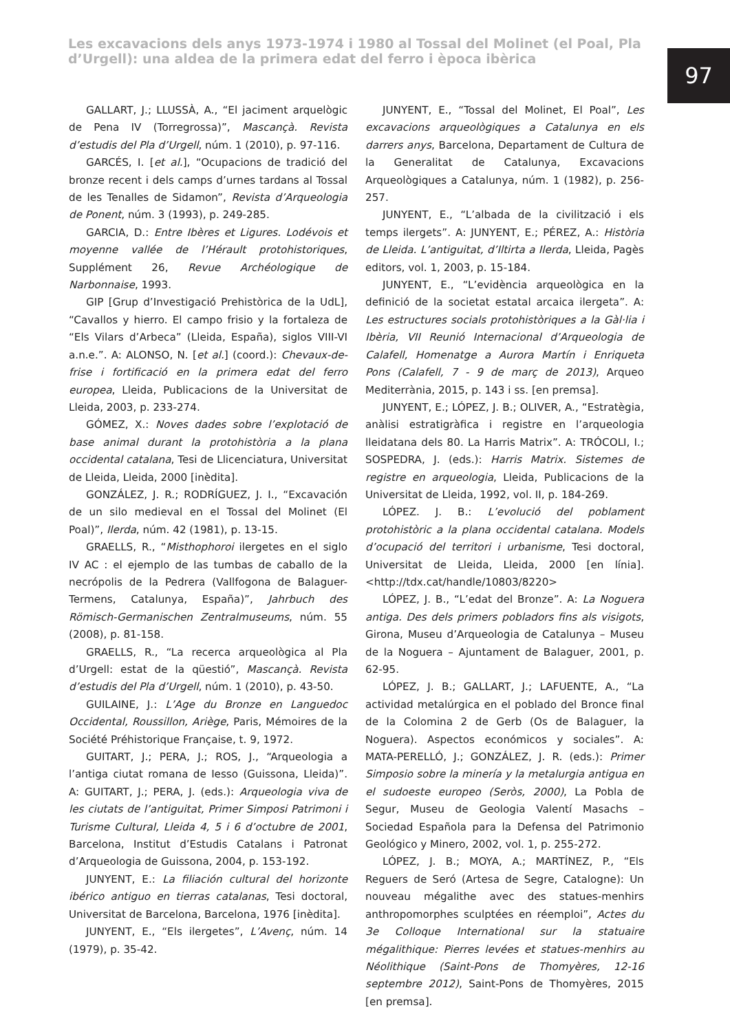Les excavacions dels anys 1973-1974 i 1980 al Tossal del Molinet (el Poal, Pla d’Urgell): una aldea de la primera edat del ferro i època ibèrica
97
GALLART, J.; LLUSSÀ, A., “El jaciment arquelògic de Pena IV (Torregrossa)”, Mascançà. Revista d’estudis del Pla d’Urgell, núm. 1 (2010), p. 97-116.
GARCÉS, I. [et al.], “Ocupacions de tradició del bronze recent i dels camps d’urnes tardans al Tossal de les Tenalles de Sidamon”, Revista d’Arqueologia de Ponent, núm. 3 (1993), p. 249-285.
GARCIA, D.: Entre Ibères et Ligures. Lodévois et moyenne vallée de l’Hérault protohistoriques, Supplément 26, Revue Archéologique de Narbonnaise, 1993.
GIP [Grup d’Investigació Prehistòrica de la UdL], “Cavallos y hierro. El campo frisio y la fortaleza de “Els Vilars d’Arbeca” (Lleida, España), siglos VIII-VI a.n.e.”. A: ALONSO, N. [et al.] (coord.): Chevaux-de-frise i fortificació en la primera edat del ferro europea, Lleida, Publicacions de la Universitat de Lleida, 2003, p. 233-274.
GÓMEZ, X.: Noves dades sobre l’explotació de base animal durant la protohistòria a la plana occidental catalana, Tesi de Llicenciatura, Universitat de Lleida, Lleida, 2000 [inèdita].
GONZÁLEZ, J. R.; RODRÍGUEZ, J. I., “Excavación de un silo medieval en el Tossal del Molinet (El Poal)”, Ilerda, núm. 42 (1981), p. 13-15.
GRAELLS, R., “Misthophoroi ilergetes en el siglo IV AC : el ejemplo de las tumbas de caballo de la necrópolis de la Pedrera (Vallfogona de Balaguer-Termens, Catalunya, España)”, Jahrbuch des Römisch-Germanischen Zentralmuseums, núm. 55 (2008), p. 81-158.
GRAELLS, R., “La recerca arqueològica al Pla d’Urgell: estat de la qüestió”, Mascançà. Revista d’estudis del Pla d’Urgell, núm. 1 (2010), p. 43-50.
GUILAINE, J.: L’Age du Bronze en Languedoc Occidental, Roussillon, Ariège, Paris, Mémoires de la Société Préhistorique Française, t. 9, 1972.
GUITART, J.; PERA, J.; ROS, J., “Arqueologia a l’antiga ciutat romana de Iesso (Guissona, Lleida)”. A: GUITART, J.; PERA, J. (eds.): Arqueologia viva de les ciutats de l’antiguitat, Primer Simposi Patrimoni i Turisme Cultural, Lleida 4, 5 i 6 d’octubre de 2001, Barcelona, Institut d’Estudis Catalans i Patronat d’Arqueologia de Guissona, 2004, p. 153-192.
JUNYENT, E.: La filiación cultural del horizonte ibérico antiguo en tierras catalanas, Tesi doctoral, Universitat de Barcelona, Barcelona, 1976 [inèdita].
JUNYENT, E., “Els ilergetes”, L’Avenç, núm. 14 (1979), p. 35-42.
JUNYENT, E., “Tossal del Molinet, El Poal”, Les excavacions arqueològiques a Catalunya en els darrers anys, Barcelona, Departament de Cultura de la Generalitat de Catalunya, Excavacions Arqueològiques a Catalunya, núm. 1 (1982), p. 256-257.
JUNYENT, E., “L’albada de la civilització i els temps ilergets”. A: JUNYENT, E.; PÉREZ, A.: Història de Lleida. L’antiguitat, d’Iltirta a Ilerda, Lleida, Pagès editors, vol. 1, 2003, p. 15-184.
JUNYENT, E., “L’evidència arqueològica en la definició de la societat estatal arcaica ilergeta”. A: Les estructures socials protohistòriques a la Gàl·lia i Ibèria, VII Reunió Internacional d’Arqueologia de Calafell, Homenatge a Aurora Martín i Enriqueta Pons (Calafell, 7 - 9 de març de 2013), Arqueo Mediterrània, 2015, p. 143 i ss. [en premsa].
JUNYENT, E.; LÓPEZ, J. B.; OLIVER, A., “Estratègia, anàlisi estratigràfica i registre en l’arqueologia lleidatana dels 80. La Harris Matrix”. A: TRÓCOLI, I.; SOSPEDRA, J. (eds.): Harris Matrix. Sistemes de registre en arqueologia, Lleida, Publicacions de la Universitat de Lleida, 1992, vol. II, p. 184-269.
LÓPEZ. J. B.: L’evolució del poblament protohistòric a la plana occidental catalana. Models d’ocupació del territori i urbanisme, Tesi doctoral, Universitat de Lleida, Lleida, 2000 [en línia]. <http://tdx.cat/handle/10803/8220>
LÓPEZ, J. B., “L’edat del Bronze”. A: La Noguera antiga. Des dels primers pobladors fins als visigots, Girona, Museu d’Arqueologia de Catalunya – Museu de la Noguera – Ajuntament de Balaguer, 2001, p. 62-95.
LÓPEZ, J. B.; GALLART, J.; LAFUENTE, A., “La actividad metalúrgica en el poblado del Bronce final de la Colomina 2 de Gerb (Os de Balaguer, la Noguera). Aspectos económicos y sociales”. A: MATA-PERELLÓ, J.; GONZÁLEZ, J. R. (eds.): Primer Simposio sobre la minería y la metalurgia antigua en el sudoeste europeo (Seròs, 2000), La Pobla de Segur, Museu de Geologia Valentí Masachs – Sociedad Española para la Defensa del Patrimonio Geológico y Minero, 2002, vol. 1, p. 255-272.
LÓPEZ, J. B.; MOYA, A.; MARTÍNEZ, P., “Els Reguers de Seró (Artesa de Segre, Catalogne): Un nouveau mégalithe avec des statues-menhirs anthropomorphes sculptées en réemploi”, Actes du 3e Colloque International sur la statuaire mégalithique: Pierres levées et statues-menhirs au Néolithique (Saint-Pons de Thomyères, 12-16 septembre 2012), Saint-Pons de Thomyères, 2015 [en premsa].